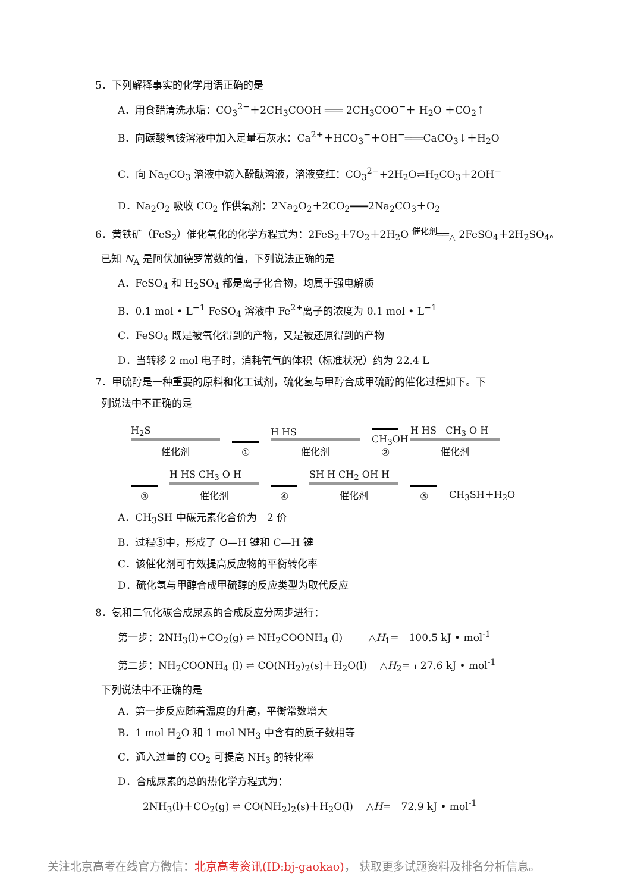5．下列解释事实的化学用语正确的是
A．用食醋清洗水垢：CO<sub>3</sub><sup>2−</sup>＋2CH<sub>3</sub>COOH ═══ 2CH<sub>3</sub>COO<sup>−</sup>＋ H<sub>2</sub>O ＋CO<sub>2</sub>↑
B．向碳酸氢铵溶液中加入足量石灰水：Ca<sup>2+</sup>＋HCO<sub>3</sub><sup>−</sup>＋OH<sup>−</sup>═══CaCO<sub>3</sub>↓＋H<sub>2</sub>O
C．向 Na<sub>2</sub>CO<sub>3</sub> 溶液中滴入酚酞溶液，溶液变红：CO<sub>3</sub><sup>2−</sup>+2H<sub>2</sub>O⇌H<sub>2</sub>CO<sub>3</sub>＋2OH<sup>−</sup>
D．Na<sub>2</sub>O<sub>2</sub> 吸收 CO<sub>2</sub> 作供氧剂：2Na<sub>2</sub>O<sub>2</sub>＋2CO<sub>2</sub>═══2Na<sub>2</sub>CO<sub>3</sub>＋O<sub>2</sub>
6．黄铁矿（FeS<sub>2</sub>）催化氧化的化学方程式为：2FeS<sub>2</sub>＋7O<sub>2</sub>＋2H<sub>2</sub>O <sup>催化剂</sup>══<sub>△</sub> 2FeSO<sub>4</sub>＋2H<sub>2</sub>SO<sub>4</sub>。
已知 N<sub>A</sub> 是阿伏加德罗常数的值，下列说法正确的是
A．FeSO<sub>4</sub> 和 H<sub>2</sub>SO<sub>4</sub> 都是离子化合物，均属于强电解质
B．0.1 mol • L<sup>−1</sup> FeSO<sub>4</sub> 溶液中 Fe<sup>2+</sup>离子的浓度为 0.1 mol • L<sup>−1</sup>
C．FeSO<sub>4</sub> 既是被氧化得到的产物，又是被还原得到的产物
D．当转移 2 mol 电子时，消耗氧气的体积（标准状况）约为 22.4 L
7．甲硫醇是一种重要的原料和化工试剂，硫化氢与甲醇合成甲硫醇的催化过程如下。下
列说法中不正确的是
H<sub>2</sub>S
催化剂
①
H HS
催化剂
CH<sub>3</sub>OH ②
H HS CH<sub>3</sub> O H
催化剂
③
H HS CH<sub>3</sub> O H
催化剂
④
SH H CH<sub>2</sub> OH H
催化剂
⑤
CH<sub>3</sub>SH＋H<sub>2</sub>O
A．CH<sub>3</sub>SH 中碳元素化合价为﹣2 价
B．过程⑤中，形成了 O—H 键和 C—H 键
C．该催化剂可有效提高反应物的平衡转化率
D．硫化氢与甲醇合成甲硫醇的反应类型为取代反应
8．氨和二氧化碳合成尿素的合成反应分两步进行：
第一步：2NH<sub>3</sub>(l)+CO<sub>2</sub>(g) ⇌ NH<sub>2</sub>COONH<sub>4</sub> (l) △H<sub>1</sub>=﹣100.5 kJ • mol<sup>-1</sup>
第二步：NH<sub>2</sub>COONH<sub>4</sub> (l) ⇌ CO(NH<sub>2</sub>)<sub>2</sub>(s)＋H<sub>2</sub>O(l) △H<sub>2</sub>=﹢27.6 kJ • mol<sup>-1</sup>
下列说法中不正确的是
A．第一步反应随着温度的升高，平衡常数增大
B．1 mol H<sub>2</sub>O 和 1 mol NH<sub>3</sub> 中含有的质子数相等
C．通入过量的 CO<sub>2</sub> 可提高 NH<sub>3</sub> 的转化率
D．合成尿素的总的热化学方程式为：
2NH<sub>3</sub>(l)＋CO<sub>2</sub>(g) ⇌ CO(NH<sub>2</sub>)<sub>2</sub>(s)＋H<sub>2</sub>O(l) △H=﹣72.9 kJ • mol<sup>-1</sup>
关注北京高考在线官方微信：北京高考资讯(ID:bj-gaokao)， 获取更多试题资料及排名分析信息。